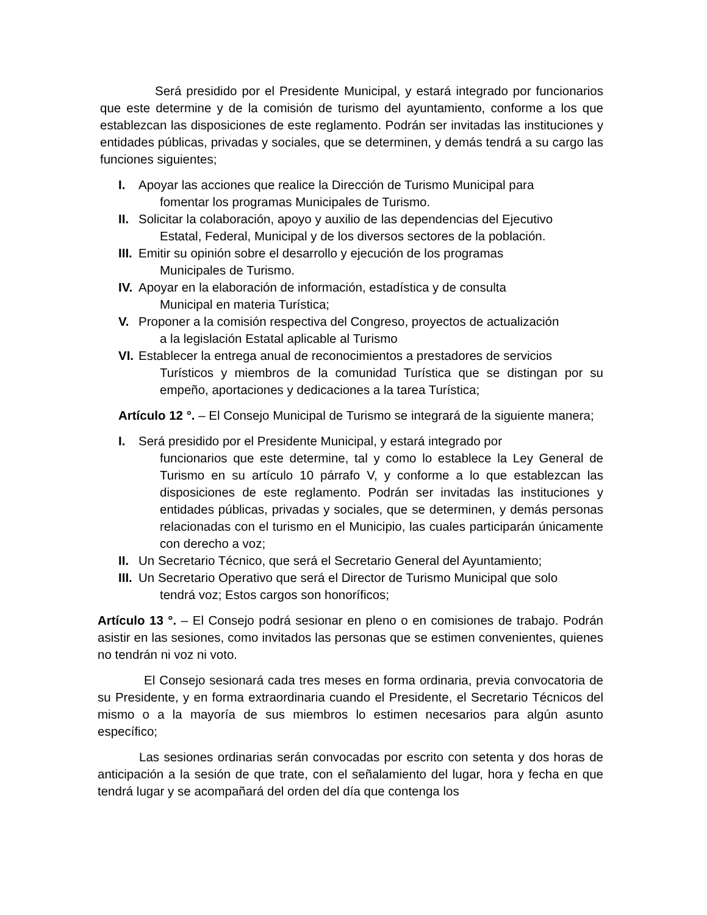Será presidido por el Presidente Municipal, y estará integrado por funcionarios que este determine y de la comisión de turismo del ayuntamiento, conforme a los que establezcan las disposiciones de este reglamento. Podrán ser invitadas las instituciones y entidades públicas, privadas y sociales, que se determinen, y demás tendrá a su cargo las funciones siguientes;
I. Apoyar las acciones que realice la Dirección de Turismo Municipal para
fomentar los programas Municipales de Turismo.
II. Solicitar la colaboración, apoyo y auxilio de las dependencias del Ejecutivo
Estatal, Federal, Municipal y de los diversos sectores de la población.
III. Emitir su opinión sobre el desarrollo y ejecución de los programas
Municipales de Turismo.
IV. Apoyar en la elaboración de información, estadística y de consulta
Municipal en materia Turística;
V. Proponer a la comisión respectiva del Congreso, proyectos de actualización
a la legislación Estatal aplicable al Turismo
VI. Establecer la entrega anual de reconocimientos a prestadores de servicios
Turísticos y miembros de la comunidad Turística que se distingan por su empeño, aportaciones y dedicaciones a la tarea Turística;
Artículo 12 °. – El Consejo Municipal de Turismo se integrará de la siguiente manera;
I. Será presidido por el Presidente Municipal, y estará integrado por
funcionarios que este determine, tal y como lo establece la Ley General de Turismo en su artículo 10 párrafo V, y conforme a lo que establezcan las disposiciones de este reglamento. Podrán ser invitadas las instituciones y entidades públicas, privadas y sociales, que se determinen, y demás personas relacionadas con el turismo en el Municipio, las cuales participarán únicamente con derecho a voz;
II. Un Secretario Técnico, que será el Secretario General del Ayuntamiento;
III. Un Secretario Operativo que será el Director de Turismo Municipal que solo
tendrá voz; Estos cargos son honoríficos;
Artículo 13 °. – El Consejo podrá sesionar en pleno o en comisiones de trabajo. Podrán asistir en las sesiones, como invitados las personas que se estimen convenientes, quienes no tendrán ni voz ni voto.
El Consejo sesionará cada tres meses en forma ordinaria, previa convocatoria de su Presidente, y en forma extraordinaria cuando el Presidente, el Secretario Técnicos del mismo o a la mayoría de sus miembros lo estimen necesarios para algún asunto específico;
Las sesiones ordinarias serán convocadas por escrito con setenta y dos horas de anticipación a la sesión de que trate, con el señalamiento del lugar, hora y fecha en que tendrá lugar y se acompañará del orden del día que contenga los